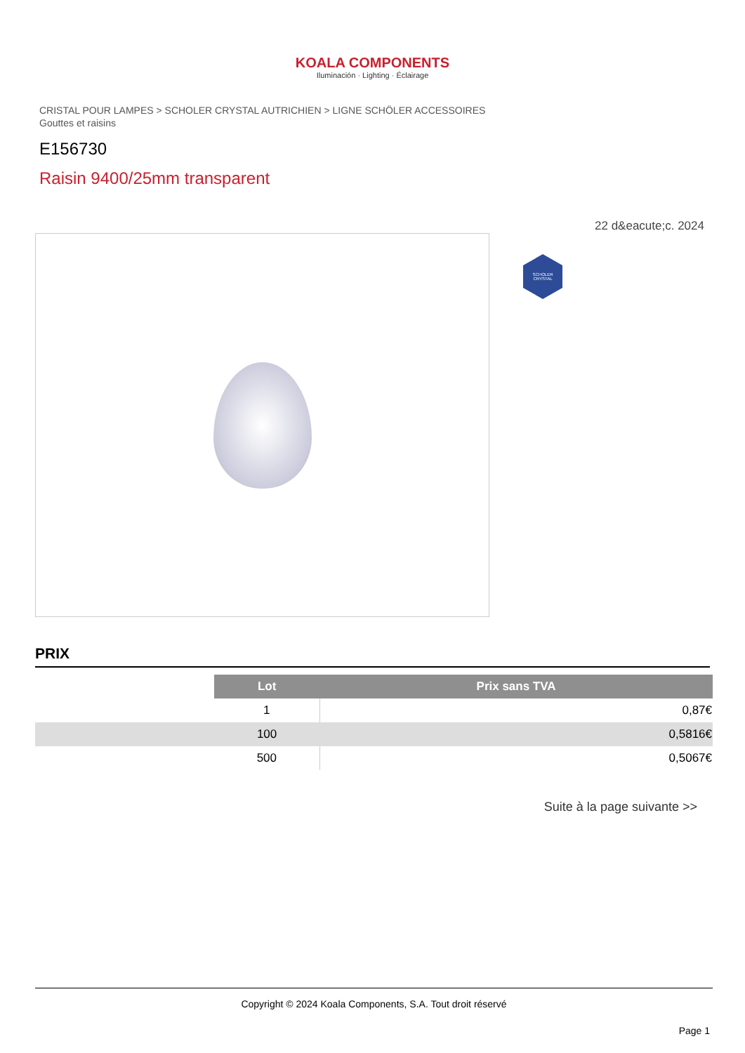KOALA COMPONENTS
Iluminación · Lighting · Éclairage
CRISTAL POUR LAMPES > SCHOLER CRYSTAL AUTRICHIEN > LIGNE SCHÖLER ACCESSOIRES
Gouttes et raisins
E156730
Raisin 9400/25mm transparent
22 d&eacute;c. 2024
SCHOLER CRYSTAL
PRIX
| | Lot | Prix sans TVA |
| | 1 | 0,87€ |
| | 100 | 0,5816€ |
| | 500 | 0,5067€ |
Suite à la page suivante >>
Copyright © 2024 Koala Components, S.A. Tout droit réservé
Page 1